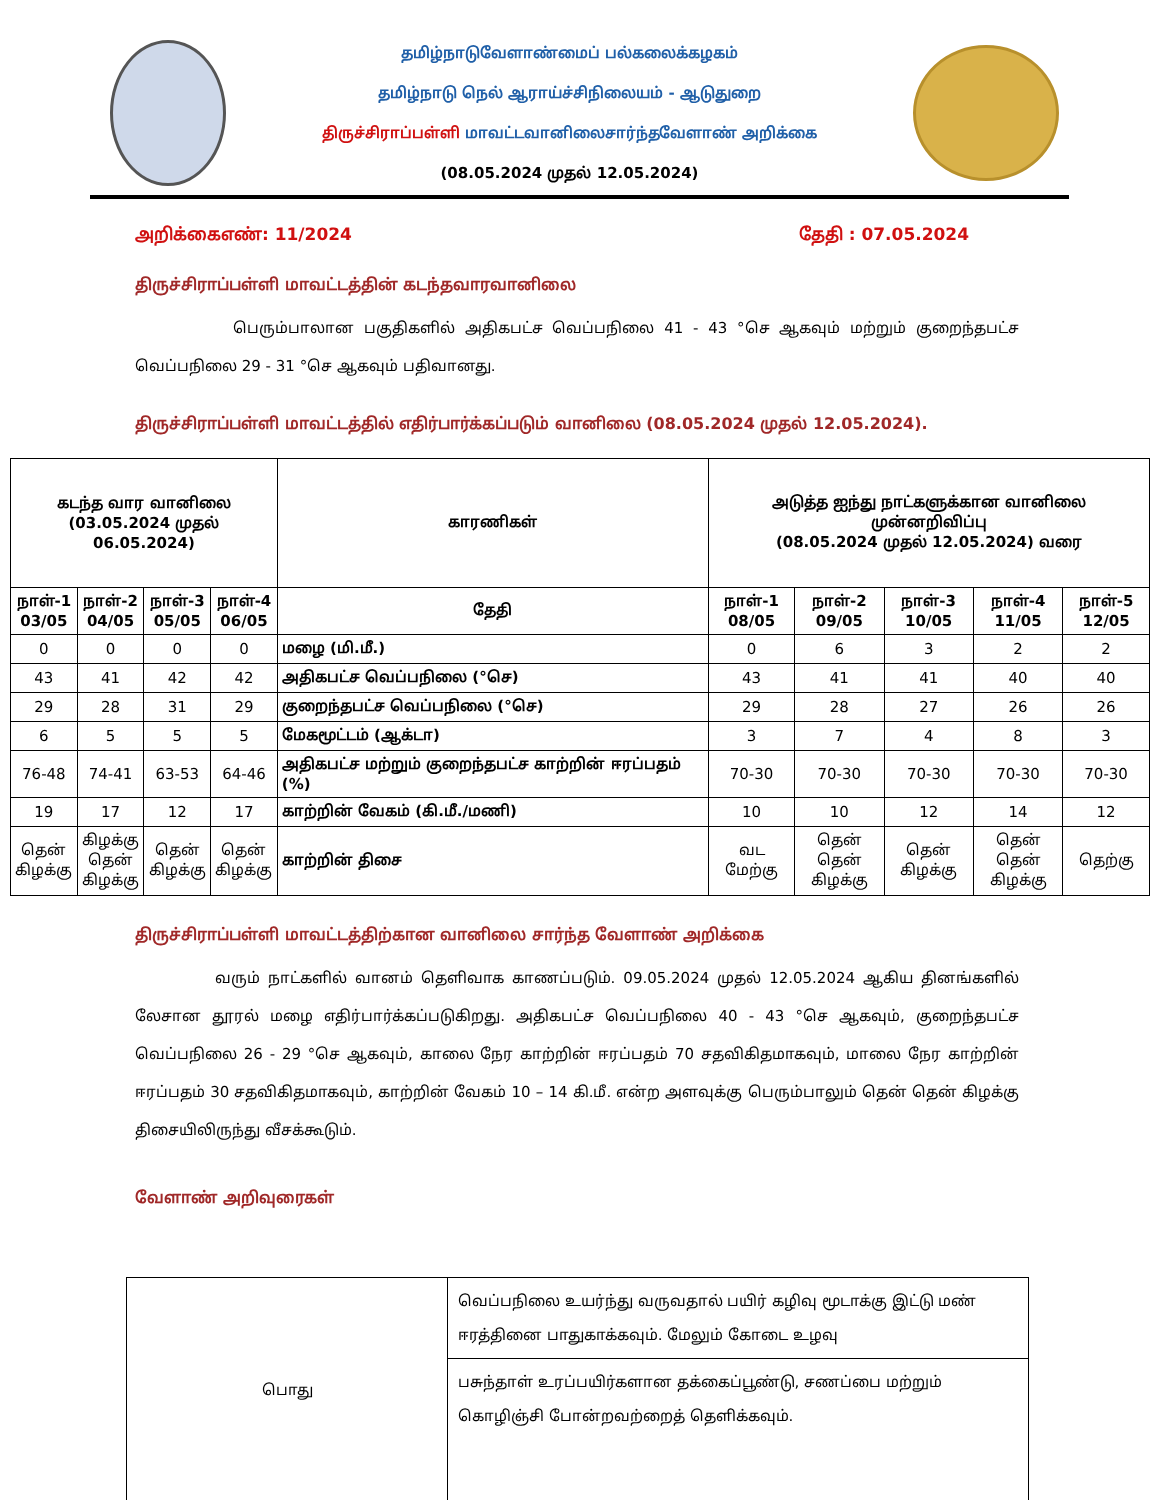தமிழ்நாடுவேளாண்மைப் பல்கலைக்கழகம்
தமிழ்நாடு நெல் ஆராய்ச்சிநிலையம் - ஆடுதுறை
திருச்சிராப்பள்ளி மாவட்டவானிலைசார்ந்தவேளாண் அறிக்கை
(08.05.2024 முதல் 12.05.2024)
அறிக்கைஎண்: 11/2024 தேதி : 07.05.2024
திருச்சிராப்பள்ளி மாவட்டத்தின் கடந்தவாரவானிலை
பெரும்பாலான பகுதிகளில் அதிகபட்ச வெப்பநிலை 41 - 43 °செ ஆகவும் மற்றும் குறைந்தபட்ச வெப்பநிலை 29 - 31 °செ ஆகவும் பதிவானது.
திருச்சிராப்பள்ளி மாவட்டத்தில் எதிர்பார்க்கப்படும் வானிலை (08.05.2024 முதல் 12.05.2024).
| கடந்த வார வானிலை (03.05.2024 முதல் 06.05.2024) | | | | காரணிகள் | அடுத்த ஐந்து நாட்களுக்கான வானிலை முன்னறிவிப்பு (08.05.2024 முதல் 12.05.2024) வரை | | | | |
| --- | --- | --- | --- | --- | --- | --- | --- | --- | --- |
| நாள்-1 03/05 | நாள்-2 04/05 | நாள்-3 05/05 | நாள்-4 06/05 | தேதி | நாள்-1 08/05 | நாள்-2 09/05 | நாள்-3 10/05 | நாள்-4 11/05 | நாள்-5 12/05 |
| 0 | 0 | 0 | 0 | மழை (மி.மீ.) | 0 | 6 | 3 | 2 | 2 |
| 43 | 41 | 42 | 42 | அதிகபட்ச வெப்பநிலை (°செ) | 43 | 41 | 41 | 40 | 40 |
| 29 | 28 | 31 | 29 | குறைந்தபட்ச வெப்பநிலை (°செ) | 29 | 28 | 27 | 26 | 26 |
| 6 | 5 | 5 | 5 | மேகமூட்டம் (ஆக்டா) | 3 | 7 | 4 | 8 | 3 |
| 76-48 | 74-41 | 63-53 | 64-46 | அதிகபட்ச மற்றும் குறைந்தபட்ச காற்றின் ஈரப்பதம் (%) | 70-30 | 70-30 | 70-30 | 70-30 | 70-30 |
| 19 | 17 | 12 | 17 | காற்றின் வேகம் (கி.மீ./மணி) | 10 | 10 | 12 | 14 | 12 |
| தென் கிழக்கு | கிழக்கு தென் கிழக்கு | தென் கிழக்கு | தென் கிழக்கு | காற்றின் திசை | வட மேற்கு | தென் தென் கிழக்கு | தென் கிழக்கு | தென் தென் கிழக்கு | தெற்கு |
திருச்சிராப்பள்ளி மாவட்டத்திற்கான வானிலை சார்ந்த வேளாண் அறிக்கை
வரும் நாட்களில் வானம் தெளிவாக காணப்படும். 09.05.2024 முதல் 12.05.2024 ஆகிய தினங்களில் லேசான தூரல் மழை எதிர்பார்க்கப்படுகிறது. அதிகபட்ச வெப்பநிலை 40 - 43 °செ ஆகவும், குறைந்தபட்ச வெப்பநிலை 26 - 29 °செ ஆகவும், காலை நேர காற்றின் ஈரப்பதம் 70 சதவிகிதமாகவும், மாலை நேர காற்றின் ஈரப்பதம் 30 சதவிகிதமாகவும், காற்றின் வேகம் 10 – 14 கி.மீ. என்ற அளவுக்கு பெரும்பாலும் தென் தென் கிழக்கு திசையிலிருந்து வீசக்கூடும்.
வேளாண் அறிவுரைகள்
| பொது | வெப்பநிலை உயர்ந்து வருவதால் பயிர் கழிவு மூடாக்கு இட்டு மண் ஈரத்தினை பாதுகாக்கவும். மேலும் கோடை உழவு |
| | பசுந்தாள் உரப்பயிர்களான தக்கைப்பூண்டு, சணப்பை மற்றும் கொழிஞ்சி போன்றவற்றைத் தெளிக்கவும். |